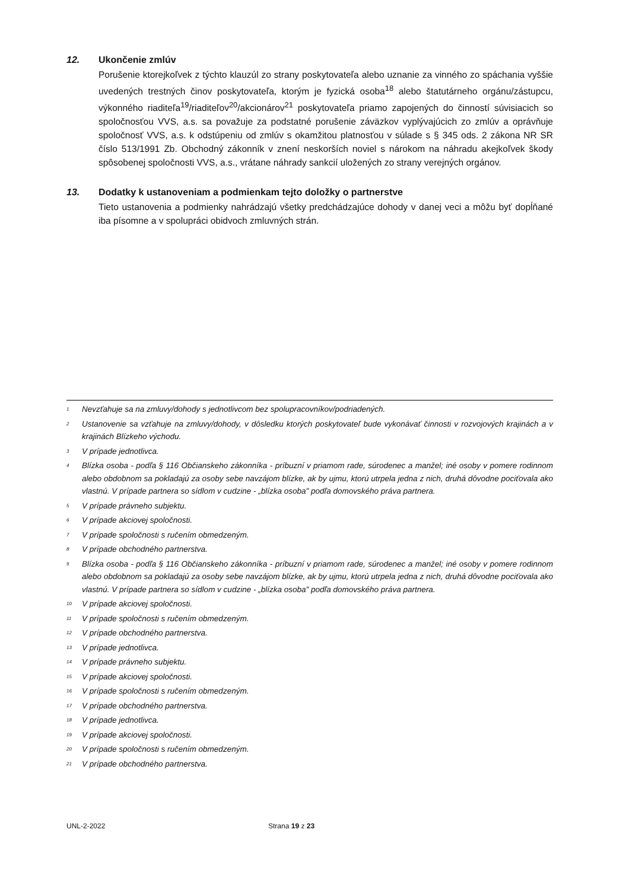12. Ukončenie zmlúv
Porušenie ktorejkoľvek z týchto klauzúl zo strany poskytovateľa alebo uznanie za vinného zo spáchania vyššie uvedených trestných činov poskytovateľa, ktorým je fyzická osoba<sup>18</sup> alebo štatutárneho orgánu/zástupcu, výkonného riaditeľa<sup>19</sup>/riaditeľov<sup>20</sup>/akcionárov<sup>21</sup> poskytovateľa priamo zapojených do činností súvisiacich so spoločnosťou VVS, a.s. sa považuje za podstatné porušenie záväzkov vyplývajúcich zo zmlúv a oprávňuje spoločnosť VVS, a.s. k odstúpeniu od zmlúv s okamžitou platnosťou v súlade s § 345 ods. 2 zákona NR SR číslo 513/1991 Zb. Obchodný zákonník v znení neskorších noviel s nárokom na náhradu akejkoľvek škody spôsobenej spoločnosti VVS, a.s., vrátane náhrady sankcií uložených zo strany verejných orgánov.
13. Dodatky k ustanoveniam a podmienkam tejto doložky o partnerstve
Tieto ustanovenia a podmienky nahrádzajú všetky predchádzajúce dohody v danej veci a môžu byť dopĺňané iba písomne a v spolupráci obidvoch zmluvných strán.
<sup>1</sup> Nevzťahuje sa na zmluvy/dohody s jednotlivcom bez spolupracovníkov/podriadených.
<sup>2</sup> Ustanovenie sa vzťahuje na zmluvy/dohody, v dôsledku ktorých poskytovateľ bude vykonávať činnosti v rozvojových krajinách a v krajinách Blízkeho východu.
<sup>3</sup> V prípade jednotlivca.
<sup>4</sup> Blízka osoba - podľa § 116 Občianskeho zákonníka - príbuzní v priamom rade, súrodenec a manžel; iné osoby v pomere rodinnom alebo obdobnom sa pokladajú za osoby sebe navzájom blízke, ak by ujmu, ktorú utrpela jedna z nich, druhá dôvodne pociťovala ako vlastnú. V prípade partnera so sídlom v cudzine - „blízka osoba" podľa domovského práva partnera.
<sup>5</sup> V prípade právneho subjektu.
<sup>6</sup> V prípade akciovej spoločnosti.
<sup>7</sup> V prípade spoločnosti s ručením obmedzeným.
<sup>8</sup> V prípade obchodného partnerstva.
<sup>9</sup> Blízka osoba - podľa § 116 Občianskeho zákonníka - príbuzní v priamom rade, súrodenec a manžel; iné osoby v pomere rodinnom alebo obdobnom sa pokladajú za osoby sebe navzájom blízke, ak by ujmu, ktorú utrpela jedna z nich, druhá dôvodne pociťovala ako vlastnú. V prípade partnera so sídlom v cudzine - „blízka osoba" podľa domovského práva partnera.
<sup>10</sup> V prípade akciovej spoločnosti.
<sup>11</sup> V prípade spoločnosti s ručením obmedzeným.
<sup>12</sup> V prípade obchodného partnerstva.
<sup>13</sup> V prípade jednotlivca.
<sup>14</sup> V prípade právneho subjektu.
<sup>15</sup> V prípade akciovej spoločnosti.
<sup>16</sup> V prípade spoločnosti s ručením obmedzeným.
<sup>17</sup> V prípade obchodného partnerstva.
<sup>18</sup> V prípade jednotlivca.
<sup>19</sup> V prípade akciovej spoločnosti.
<sup>20</sup> V prípade spoločnosti s ručením obmedzeným.
<sup>21</sup> V prípade obchodného partnerstva.
UNL-2-2022 Strana 19 z 23